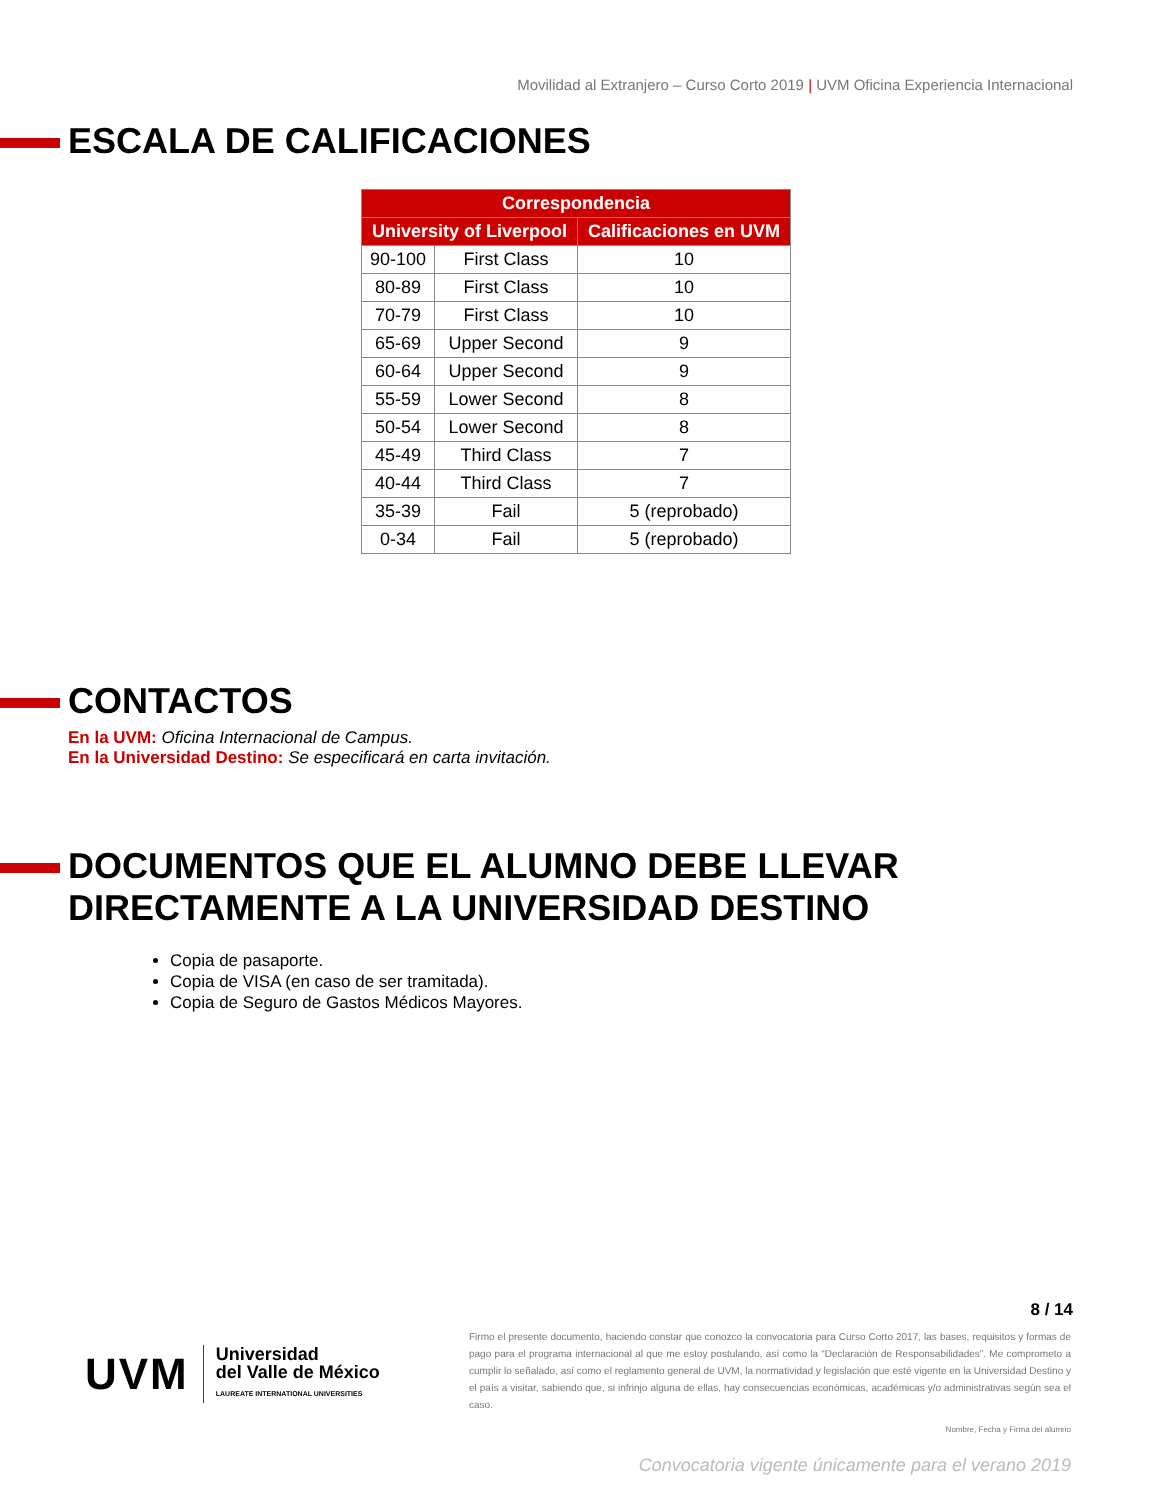Movilidad al Extranjero – Curso Corto 2019 | UVM Oficina Experiencia Internacional
ESCALA DE CALIFICACIONES
| Correspondencia | | |
| --- | --- | --- |
| University of Liverpool | | Calificaciones en UVM |
| 90-100 | First Class | 10 |
| 80-89 | First Class | 10 |
| 70-79 | First Class | 10 |
| 65-69 | Upper Second | 9 |
| 60-64 | Upper Second | 9 |
| 55-59 | Lower Second | 8 |
| 50-54 | Lower Second | 8 |
| 45-49 | Third Class | 7 |
| 40-44 | Third Class | 7 |
| 35-39 | Fail | 5 (reprobado) |
| 0-34 | Fail | 5 (reprobado) |
CONTACTOS
En la UVM: Oficina Internacional de Campus.
En la Universidad Destino: Se especificará en carta invitación.
DOCUMENTOS QUE EL ALUMNO DEBE LLEVAR DIRECTAMENTE A LA UNIVERSIDAD DESTINO
Copia de pasaporte.
Copia de VISA (en caso de ser tramitada).
Copia de Seguro de Gastos Médicos Mayores.
8 / 14
UVM
Universidad
del Valle de México
LAUREATE INTERNATIONAL UNIVERSITIES
Firmo el presente documento, haciendo constar que conozco la convocatoria para Curso Corto 2017, las bases, requisitos y formas de pago para el programa internacional al que me estoy postulando, así como la “Declaración de Responsabilidades”. Me comprometo a cumplir lo señalado, así como el reglamento general de UVM, la normatividad y legislación que esté vigente en la Universidad Destino y el país a visitar, sabiendo que, si infrinjo alguna de ellas, hay consecuencias económicas, académicas y/o administrativas según sea el caso.
Nombre, Fecha y Firma del alumno
Convocatoria vigente únicamente para el verano 2019